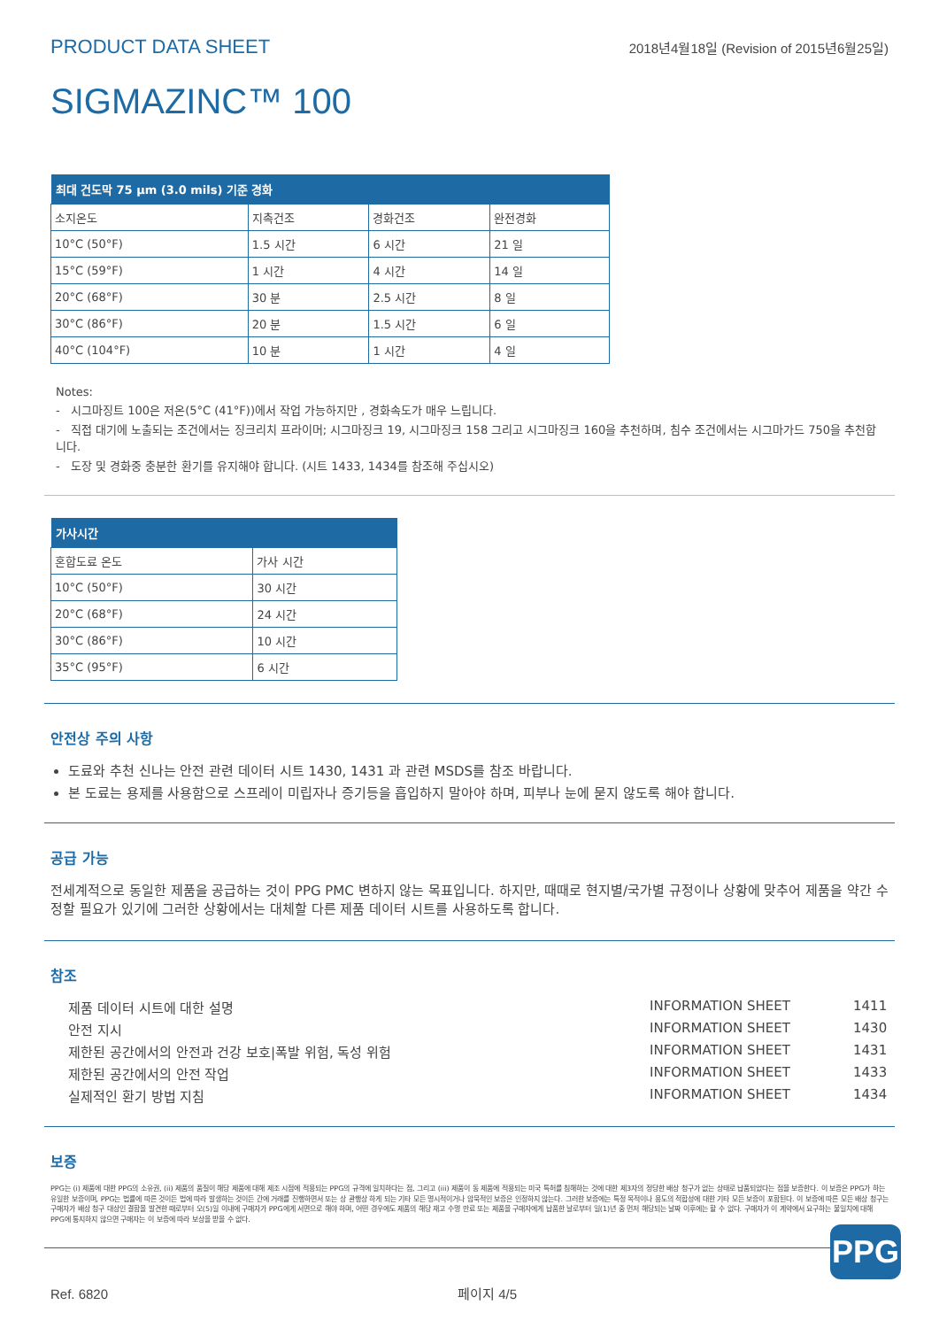PRODUCT DATA SHEET 2018년4월18일 (Revision of 2015년6월25일)
SIGMAZINC™ 100
| 최대 건도막 75 µm (3.0 mils) 기준 경화 | | | |
| --- | --- | --- | --- |
| 소지온도 | 지촉건조 | 경화건조 | 완전경화 |
| 10°C (50°F) | 1.5 시간 | 6 시간 | 21 일 |
| 15°C (59°F) | 1 시간 | 4 시간 | 14 일 |
| 20°C (68°F) | 30 분 | 2.5 시간 | 8 일 |
| 30°C (86°F) | 20 분 | 1.5 시간 | 6 일 |
| 40°C (104°F) | 10 분 | 1 시간 | 4 일 |
Notes:
- 시그마징트 100은 저온(5°C (41°F))에서 작업 가능하지만 , 경화속도가 매우 느립니다.
- 직접 대기에 노출되는 조건에서는 징크리치 프라이머; 시그마징크 19, 시그마징크 158 그리고 시그마징크 160을 추천하며, 침수 조건에서는 시그마가드 750을 추천합니다.
- 도장 및 경화중 충분한 환기를 유지해야 합니다. (시트 1433, 1434를 참조해 주십시오)
| 가사시간 | |
| --- | --- |
| 혼합도료 온도 | 가사 시간 |
| 10°C (50°F) | 30 시간 |
| 20°C (68°F) | 24 시간 |
| 30°C (86°F) | 10 시간 |
| 35°C (95°F) | 6 시간 |
안전상 주의 사항
도료와 추천 신나는 안전 관련 데이터 시트 1430, 1431 과 관련 MSDS를 참조 바랍니다.
본 도료는 용제를 사용함으로 스프레이 미립자나 증기등을 흡입하지 말아야 하며, 피부나 눈에 묻지 않도록 해야 합니다.
공급 가능
전세계적으로 동일한 제품을 공급하는 것이 PPG PMC 변하지 않는 목표입니다. 하지만, 때때로 현지별/국가별 규정이나 상황에 맞추어 제품을 약간 수정할 필요가 있기에 그러한 상황에서는 대체할 다른 제품 데이터 시트를 사용하도록 합니다.
참조
제품 데이터 시트에 대한 설명 INFORMATION SHEET 1411
안전 지시 INFORMATION SHEET 1430
제한된 공간에서의 안전과 건강 보호|폭발 위험, 독성 위험 INFORMATION SHEET 1431
제한된 공간에서의 안전 작업 INFORMATION SHEET 1433
실제적인 환기 방법 지침 INFORMATION SHEET 1434
보증
PPG는 (i) 제품에 대한 PPG의 소유권, (ii) 제품의 품질이 해당 제품에 대해 제조 시점에 적용되는 PPG의 규격에 일치하다는 점, 그리고 (iii) 제품이 동 제품에 적용되는 미국 특허를 침해하는 것에 대한 제3자의 정당한 배상 청구가 없는 상태로 납품되었다는 점을 보증한다. 이 보증은 PPG가 하는 유일한 보증이며, PPG는 법률에 따른 것이든 법에 따라 발생하는 것이든 간에 거래를 진행하면서 또는 상 관행상 하게 되는 기타 모든 명시적이거나 암묵적인 보증은 인정하지 않는다. 그러한 보증에는 특정 목적이나 용도의 적합성에 대한 기타 모든 보증이 포함된다. 이 보증에 따른 모든 배상 청구는 구매자가 배상 청구 대상인 결함을 발견한 때로부터 오(5)일 이내에 구매자가 PPG에게 서면으로 해야 하며, 어떤 경우에도 제품의 해당 재고 수명 만료 또는 제품을 구매자에게 납품한 날로부터 일(1)년 중 먼저 해당되는 날짜 이후에는 할 수 없다. 구매자가 이 계약에서 요구하는 불일치에 대해 PPG에 통지하지 않으면 구매자는 이 보증에 따라 보상을 받을 수 없다.
PPG
Ref. 6820 페이지 4/5